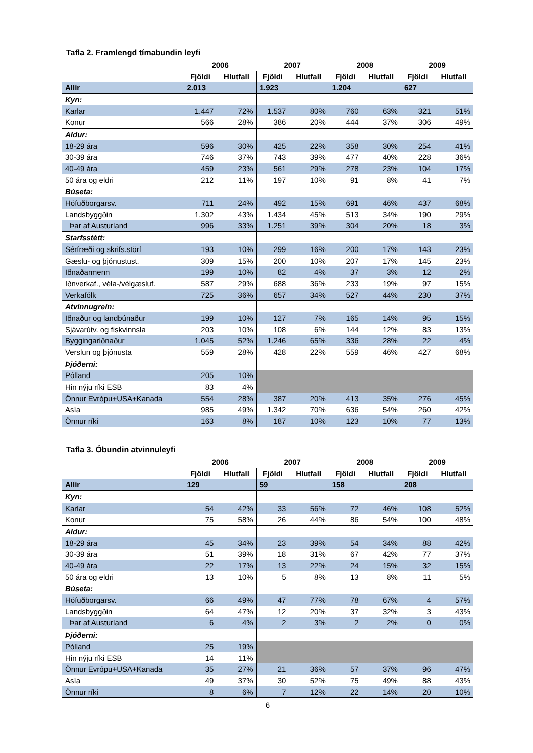Tafla 2. Framlengd tímabundin leyfi
| | 2006 | | 2007 | | 2008 | | 2009 | |
| --- | --- | --- | --- | --- | --- | --- | --- | --- |
| | Fjöldi | Hlutfall | Fjöldi | Hlutfall | Fjöldi | Hlutfall | Fjöldi | Hlutfall |
| Allir | 2.013 | | 1.923 | | 1.204 | | 627 | |
| Kyn: | | | | | | | | |
| Karlar | 1.447 | 72% | 1.537 | 80% | 760 | 63% | 321 | 51% |
| Konur | 566 | 28% | 386 | 20% | 444 | 37% | 306 | 49% |
| Aldur: | | | | | | | | |
| 18-29 ára | 596 | 30% | 425 | 22% | 358 | 30% | 254 | 41% |
| 30-39 ára | 746 | 37% | 743 | 39% | 477 | 40% | 228 | 36% |
| 40-49 ára | 459 | 23% | 561 | 29% | 278 | 23% | 104 | 17% |
| 50 ára og eldri | 212 | 11% | 197 | 10% | 91 | 8% | 41 | 7% |
| Búseta: | | | | | | | | |
| Höfuðborgarsv. | 711 | 24% | 492 | 15% | 691 | 46% | 437 | 68% |
| Landsbyggðin | 1.302 | 43% | 1.434 | 45% | 513 | 34% | 190 | 29% |
| Þar af Austurland | 996 | 33% | 1.251 | 39% | 304 | 20% | 18 | 3% |
| Starfsstétt: | | | | | | | | |
| Sérfræði og skrifs.störf | 193 | 10% | 299 | 16% | 200 | 17% | 143 | 23% |
| Gæslu- og þjónustust. | 309 | 15% | 200 | 10% | 207 | 17% | 145 | 23% |
| Iðnaðarmenn | 199 | 10% | 82 | 4% | 37 | 3% | 12 | 2% |
| Iðnverkaf., véla-/vélgæsluf. | 587 | 29% | 688 | 36% | 233 | 19% | 97 | 15% |
| Verkafólk | 725 | 36% | 657 | 34% | 527 | 44% | 230 | 37% |
| Atvinnugrein: | | | | | | | | |
| Iðnaður og landbúnaður | 199 | 10% | 127 | 7% | 165 | 14% | 95 | 15% |
| Sjávarútv. og fiskvinnsla | 203 | 10% | 108 | 6% | 144 | 12% | 83 | 13% |
| Byggingariðnaður | 1.045 | 52% | 1.246 | 65% | 336 | 28% | 22 | 4% |
| Verslun og þjónusta | 559 | 28% | 428 | 22% | 559 | 46% | 427 | 68% |
| Þjóðerni: | | | | | | | | |
| Pólland | 205 | 10% | | | | | | |
| Hin nýju ríki ESB | 83 | 4% | | | | | | |
| Önnur Evrópu+USA+Kanada | 554 | 28% | 387 | 20% | 413 | 35% | 276 | 45% |
| Asía | 985 | 49% | 1.342 | 70% | 636 | 54% | 260 | 42% |
| Önnur ríki | 163 | 8% | 187 | 10% | 123 | 10% | 77 | 13% |
Tafla 3. Óbundin atvinnuleyfi
| | 2006 | | 2007 | | 2008 | | 2009 | |
| --- | --- | --- | --- | --- | --- | --- | --- | --- |
| | Fjöldi | Hlutfall | Fjöldi | Hlutfall | Fjöldi | Hlutfall | Fjöldi | Hlutfall |
| Allir | 129 | | 59 | | 158 | | 208 | |
| Kyn: | | | | | | | | |
| Karlar | 54 | 42% | 33 | 56% | 72 | 46% | 108 | 52% |
| Konur | 75 | 58% | 26 | 44% | 86 | 54% | 100 | 48% |
| Aldur: | | | | | | | | |
| 18-29 ára | 45 | 34% | 23 | 39% | 54 | 34% | 88 | 42% |
| 30-39 ára | 51 | 39% | 18 | 31% | 67 | 42% | 77 | 37% |
| 40-49 ára | 22 | 17% | 13 | 22% | 24 | 15% | 32 | 15% |
| 50 ára og eldri | 13 | 10% | 5 | 8% | 13 | 8% | 11 | 5% |
| Búseta: | | | | | | | | |
| Höfuðborgarsv. | 66 | 49% | 47 | 77% | 78 | 67% | 4 | 57% |
| Landsbyggðin | 64 | 47% | 12 | 20% | 37 | 32% | 3 | 43% |
| Þar af Austurland | 6 | 4% | 2 | 3% | 2 | 2% | 0 | 0% |
| Þjóðerni: | | | | | | | | |
| Pólland | 25 | 19% | | | | | | |
| Hin nýju ríki ESB | 14 | 11% | | | | | | |
| Önnur Evrópu+USA+Kanada | 35 | 27% | 21 | 36% | 57 | 37% | 96 | 47% |
| Asía | 49 | 37% | 30 | 52% | 75 | 49% | 88 | 43% |
| Önnur ríki | 8 | 6% | 7 | 12% | 22 | 14% | 20 | 10% |
6